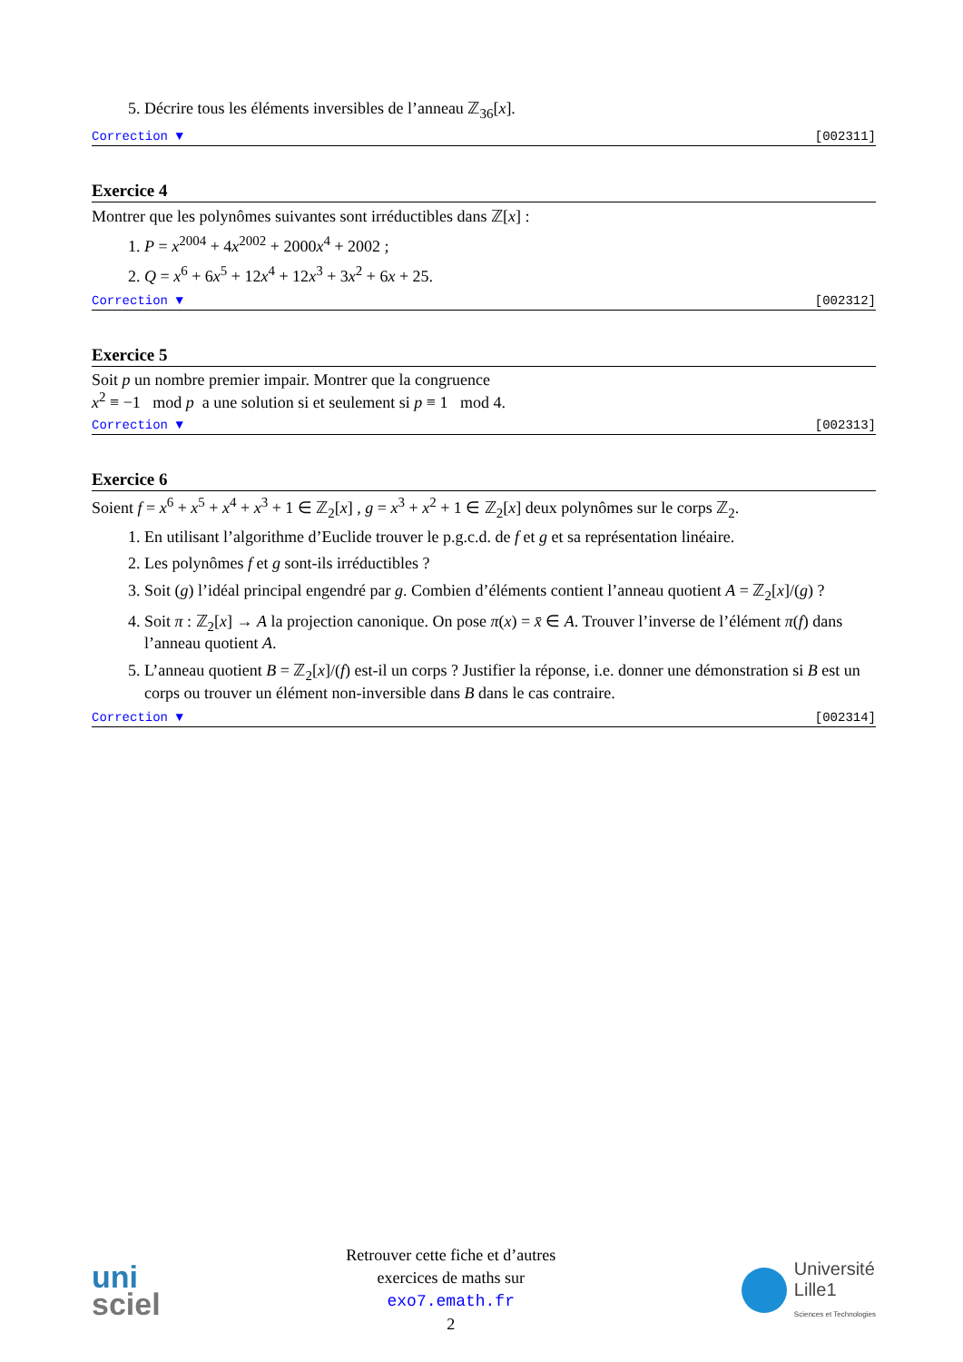5. Décrire tous les éléments inversibles de l’anneau ℤ<sub>36</sub>[x].
Correction ▼ [002311]
Exercice 4
Montrer que les polynômes suivantes sont irréductibles dans ℤ[x] :
1. P = x<sup>2004</sup> + 4x<sup>2002</sup> + 2000x<sup>4</sup> + 2002 ;
2. Q = x<sup>6</sup> + 6x<sup>5</sup> + 12x<sup>4</sup> + 12x<sup>3</sup> + 3x<sup>2</sup> + 6x + 25.
Correction ▼ [002312]
Exercice 5
Soit p un nombre premier impair. Montrer que la congruence
x<sup>2</sup> ≡ −1 mod p a une solution si et seulement si p ≡ 1 mod 4.
Correction ▼ [002313]
Exercice 6
Soient f = x<sup>6</sup> + x<sup>5</sup> + x<sup>4</sup> + x<sup>3</sup> + 1 ∈ ℤ<sub>2</sub>[x] , g = x<sup>3</sup> + x<sup>2</sup> + 1 ∈ ℤ<sub>2</sub>[x] deux polynômes sur le corps ℤ<sub>2</sub>.
1. En utilisant l’algorithme d’Euclide trouver le p.g.c.d. de f et g et sa représentation linéaire.
2. Les polynômes f et g sont-ils irréductibles ?
3. Soit (g) l’idéal principal engendré par g. Combien d’éléments contient l’anneau quotient A = ℤ<sub>2</sub>[x]/(g) ?
4. Soit π : ℤ<sub>2</sub>[x] → A la projection canonique. On pose π(x) = x̄ ∈ A. Trouver l’inverse de l’élément π(f) dans l’anneau quotient A.
5. L’anneau quotient B = ℤ<sub>2</sub>[x]/(f) est-il un corps ? Justifier la réponse, i.e. donner une démonstration si B est un corps ou trouver un élément non-inversible dans B dans le cas contraire.
Correction ▼ [002314]
uni
sciel
Retrouver cette fiche et d’autres
exercices de maths sur
exo7.emath.fr
2
Université
Lille1
Sciences et Technologies